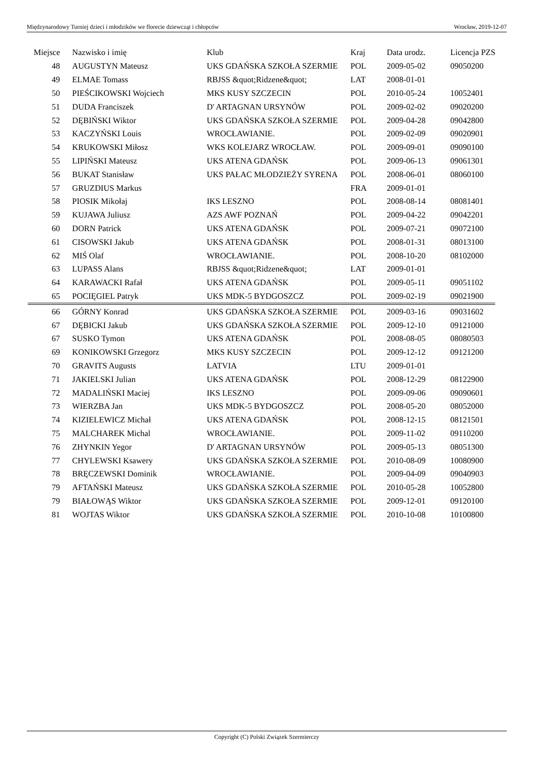Międzynarodowy Turniej dzieci i młodzików we florecie dziewcząt i chłopców Wrocław, 2019-12-07
| Miejsce | Nazwisko i imię | Klub | Kraj | Data urodz. | Licencja PZS |
| --- | --- | --- | --- | --- | --- |
| 48 | AUGUSTYN Mateusz | UKS GDAŃSKA SZKOŁA SZERMIE | POL | 2009-05-02 | 09050200 |
| 49 | ELMAE Tomass | RBJSS &quot;Ridzene&quot; | LAT | 2008-01-01 | |
| 50 | PIEŚCIKOWSKI Wojciech | MKS KUSY SZCZECIN | POL | 2010-05-24 | 10052401 |
| 51 | DUDA Franciszek | D' ARTAGNAN URSYNÓW | POL | 2009-02-02 | 09020200 |
| 52 | DĘBIŃSKI Wiktor | UKS GDAŃSKA SZKOŁA SZERMIE | POL | 2009-04-28 | 09042800 |
| 53 | KACZYŃSKI Louis | WROCŁAWIANIE. | POL | 2009-02-09 | 09020901 |
| 54 | KRUKOWSKI Miłosz | WKS KOLEJARZ WROCŁAW. | POL | 2009-09-01 | 09090100 |
| 55 | LIPIŃSKI Mateusz | UKS ATENA GDAŃSK | POL | 2009-06-13 | 09061301 |
| 56 | BUKAT Stanisław | UKS PAŁAC MŁODZIEŻY SYRENA | POL | 2008-06-01 | 08060100 |
| 57 | GRUZDIUS Markus | | FRA | 2009-01-01 | |
| 58 | PIOSIK Mikołaj | IKS LESZNO | POL | 2008-08-14 | 08081401 |
| 59 | KUJAWA Juliusz | AZS AWF POZNAŃ | POL | 2009-04-22 | 09042201 |
| 60 | DORN Patrick | UKS ATENA GDAŃSK | POL | 2009-07-21 | 09072100 |
| 61 | CISOWSKI Jakub | UKS ATENA GDAŃSK | POL | 2008-01-31 | 08013100 |
| 62 | MIŚ Olaf | WROCŁAWIANIE. | POL | 2008-10-20 | 08102000 |
| 63 | LUPASS Alans | RBJSS &quot;Ridzene&quot; | LAT | 2009-01-01 | |
| 64 | KARAWACKI Rafał | UKS ATENA GDAŃSK | POL | 2009-05-11 | 09051102 |
| 65 | POCIĘGIEL Patryk | UKS MDK-5 BYDGOSZCZ | POL | 2009-02-19 | 09021900 |
| 66 | GÓRNY Konrad | UKS GDAŃSKA SZKOŁA SZERMIE | POL | 2009-03-16 | 09031602 |
| 67 | DĘBICKI Jakub | UKS GDAŃSKA SZKOŁA SZERMIE | POL | 2009-12-10 | 09121000 |
| 67 | SUSKO Tymon | UKS ATENA GDAŃSK | POL | 2008-08-05 | 08080503 |
| 69 | KONIKOWSKI Grzegorz | MKS KUSY SZCZECIN | POL | 2009-12-12 | 09121200 |
| 70 | GRAVITS Augusts | LATVIA | LTU | 2009-01-01 | |
| 71 | JAKIELSKI Julian | UKS ATENA GDAŃSK | POL | 2008-12-29 | 08122900 |
| 72 | MADALIŃSKI Maciej | IKS LESZNO | POL | 2009-09-06 | 09090601 |
| 73 | WIERZBA Jan | UKS MDK-5 BYDGOSZCZ | POL | 2008-05-20 | 08052000 |
| 74 | KIZIELEWICZ Michał | UKS ATENA GDAŃSK | POL | 2008-12-15 | 08121501 |
| 75 | MALCHAREK Michal | WROCŁAWIANIE. | POL | 2009-11-02 | 09110200 |
| 76 | ZHYNKIN Yegor | D' ARTAGNAN URSYNÓW | POL | 2009-05-13 | 08051300 |
| 77 | CHYLEWSKI Ksawery | UKS GDAŃSKA SZKOŁA SZERMIE | POL | 2010-08-09 | 10080900 |
| 78 | BRĘCZEWSKI Dominik | WROCŁAWIANIE. | POL | 2009-04-09 | 09040903 |
| 79 | AFTAŃSKI Mateusz | UKS GDAŃSKA SZKOŁA SZERMIE | POL | 2010-05-28 | 10052800 |
| 79 | BIAŁOWĄS Wiktor | UKS GDAŃSKA SZKOŁA SZERMIE | POL | 2009-12-01 | 09120100 |
| 81 | WOJTAS Wiktor | UKS GDAŃSKA SZKOŁA SZERMIE | POL | 2010-10-08 | 10100800 |
Copyright (C) Polski Związek Szermierczy